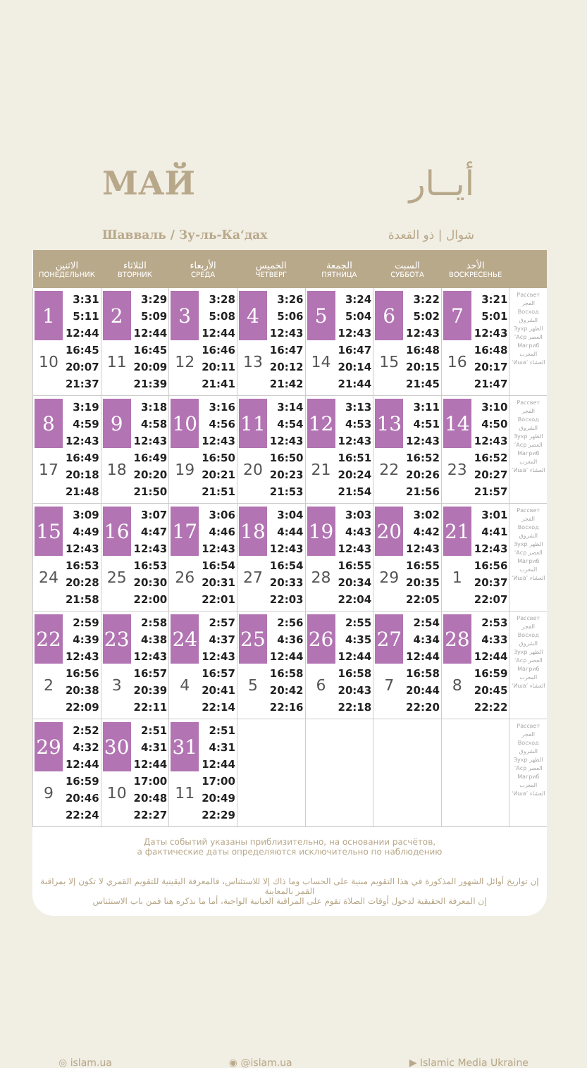МАЙ أيــار
Шавваль / Зу-ль-Ка‘дах شوال | ذو القعدة
| الاثنين ПОНЕДЕЛЬНИК | الثلاثاء ВТОРНИК | الأربعاء СРЕДА | الخميس ЧЕТВЕРГ | الجمعة ПЯТНИЦА | السبت СУББОТА | الأحد ВОСКРЕСЕНЬЕ | |
| --- | --- | --- | --- | --- | --- | --- | --- |
| 1 10 3:31 5:11 12:44 16:45 20:07 21:37 | 2 11 3:29 5:09 12:44 16:45 20:09 21:39 | 3 12 3:28 5:08 12:44 16:46 20:11 21:41 | 4 13 3:26 5:06 12:43 16:47 20:12 21:42 | 5 14 3:24 5:04 12:43 16:47 20:14 21:44 | 6 15 3:22 5:02 12:43 16:48 20:15 21:45 | 7 16 3:21 5:01 12:43 16:48 20:17 21:47 | Рассвет الفجر Восход الشروق Зухр الظهر ‘Аср العصر Магриб المغرب ‘Иша’ العشاء |
| 8 17 3:19 4:59 12:43 16:49 20:18 21:48 | 9 18 3:18 4:58 12:43 16:49 20:20 21:50 | 10 19 3:16 4:56 12:43 16:50 20:21 21:51 | 11 20 3:14 4:54 12:43 16:50 20:23 21:53 | 12 21 3:13 4:53 12:43 16:51 20:24 21:54 | 13 22 3:11 4:51 12:43 16:52 20:26 21:56 | 14 23 3:10 4:50 12:43 16:52 20:27 21:57 | Рассвет الفجر Восход الشروق Зухр الظهر ‘Аср العصر Магриб المغرب ‘Иша’ العشاء |
| 15 24 3:09 4:49 12:43 16:53 20:28 21:58 | 16 25 3:07 4:47 12:43 16:53 20:30 22:00 | 17 26 3:06 4:46 12:43 16:54 20:31 22:01 | 18 27 3:04 4:44 12:43 16:54 20:33 22:03 | 19 28 3:03 4:43 12:43 16:55 20:34 22:04 | 20 29 3:02 4:42 12:43 16:55 20:35 22:05 | 21 1 3:01 4:41 12:43 16:56 20:37 22:07 | Рассвет الفجر Восход الشروق Зухр الظهر ‘Аср العصر Магриб المغرب ‘Иша’ العشاء |
| 22 2 2:59 4:39 12:43 16:56 20:38 22:09 | 23 3 2:58 4:38 12:43 16:57 20:39 22:11 | 24 4 2:57 4:37 12:43 16:57 20:41 22:14 | 25 5 2:56 4:36 12:44 16:58 20:42 22:16 | 26 6 2:55 4:35 12:44 16:58 20:43 22:18 | 27 7 2:54 4:34 12:44 16:58 20:44 22:20 | 28 8 2:53 4:33 12:44 16:59 20:45 22:22 | Рассвет الفجر Восход الشروق Зухр الظهر ‘Аср العصر Магриб المغرب ‘Иша’ العشاء |
| 29 9 2:52 4:32 12:44 16:59 20:46 22:24 | 30 10 2:51 4:31 12:44 17:00 20:48 22:27 | 31 11 2:51 4:31 12:44 17:00 20:49 22:29 | | | | | Рассвет الفجر Восход الشروق Зухр الظهر ‘Аср العصر Магриб المغرب ‘Иша’ العشاء |
Даты событий указаны приблизительно, на основании расчётов,
а фактические даты определяются исключительно по наблюдению
إن تواريخ أوائل الشهور المذكورة في هذا التقويم مبنية على الحساب وما ذاك إلا للاستئناس، فالمعرفة اليقينية للتقويم القمري لا تكون إلا بمراقبة القمر بالمعاينة
إن المعرفة الحقيقية لدخول أوقات الصلاة تقوم على المراقبة العيانية الواجبة، أما ما نذكره هنا فمن باب الاستئناس
◎ islam.ua ◉ @islam.ua ▶ Islamic Media Ukraine